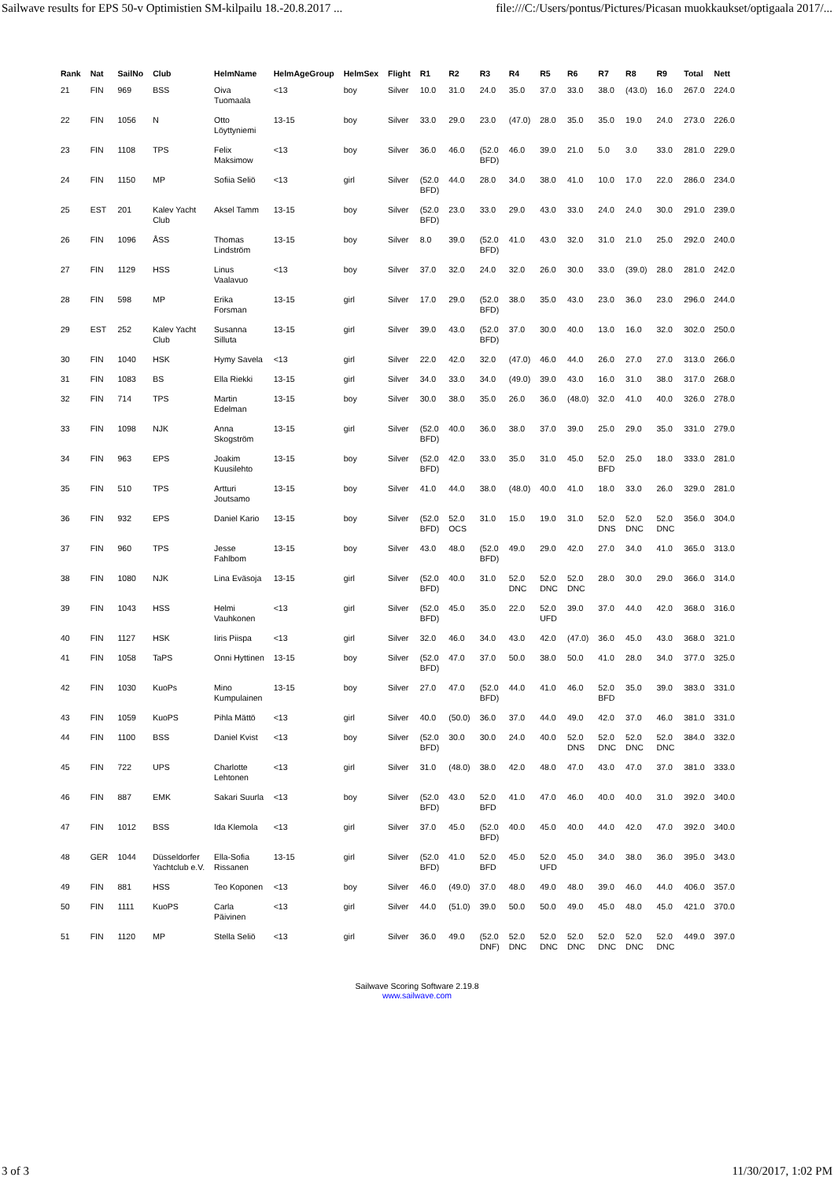Sailwave results for EPS 50-v Optimistien SM-kilpailu 18.-20.8.2017 ... file:///C:/Users/pontus/Pictures/Picasan muokkaukset/optigaala 2017/...
| Rank | Nat | SailNo | Club | HelmName | HelmAgeGroup | HelmSex | Flight | R1 | R2 | R3 | R4 | R5 | R6 | R7 | R8 | R9 | Total | Nett |
| --- | --- | --- | --- | --- | --- | --- | --- | --- | --- | --- | --- | --- | --- | --- | --- | --- | --- | --- |
| 21 | FIN | 969 | BSS | Oiva Tuomaala | <13 | boy | Silver | 10.0 | 31.0 | 24.0 | 35.0 | 37.0 | 33.0 | 38.0 | (43.0) | 16.0 | 267.0 | 224.0 |
| 22 | FIN | 1056 | N | Otto Löyttyniemi | 13-15 | boy | Silver | 33.0 | 29.0 | 23.0 | (47.0) | 28.0 | 35.0 | 35.0 | 19.0 | 24.0 | 273.0 | 226.0 |
| 23 | FIN | 1108 | TPS | Felix Maksimow | <13 | boy | Silver | 36.0 | 46.0 | (52.0 BFD) | 46.0 | 39.0 | 21.0 | 5.0 | 3.0 | 33.0 | 281.0 | 229.0 |
| 24 | FIN | 1150 | MP | Sofiia Seliö | <13 | girl | Silver | (52.0 BFD) | 44.0 | 28.0 | 34.0 | 38.0 | 41.0 | 10.0 | 17.0 | 22.0 | 286.0 | 234.0 |
| 25 | EST | 201 | Kalev Yacht Club | Aksel Tamm | 13-15 | boy | Silver | (52.0 BFD) | 23.0 | 33.0 | 29.0 | 43.0 | 33.0 | 24.0 | 24.0 | 30.0 | 291.0 | 239.0 |
| 26 | FIN | 1096 | ÅSS | Thomas Lindström | 13-15 | boy | Silver | 8.0 | 39.0 | (52.0 BFD) | 41.0 | 43.0 | 32.0 | 31.0 | 21.0 | 25.0 | 292.0 | 240.0 |
| 27 | FIN | 1129 | HSS | Linus Vaalavuo | <13 | boy | Silver | 37.0 | 32.0 | 24.0 | 32.0 | 26.0 | 30.0 | 33.0 | (39.0) | 28.0 | 281.0 | 242.0 |
| 28 | FIN | 598 | MP | Erika Forsman | 13-15 | girl | Silver | 17.0 | 29.0 | (52.0 BFD) | 38.0 | 35.0 | 43.0 | 23.0 | 36.0 | 23.0 | 296.0 | 244.0 |
| 29 | EST | 252 | Kalev Yacht Club | Susanna Silluta | 13-15 | girl | Silver | 39.0 | 43.0 | (52.0 BFD) | 37.0 | 30.0 | 40.0 | 13.0 | 16.0 | 32.0 | 302.0 | 250.0 |
| 30 | FIN | 1040 | HSK | Hymy Savela | <13 | girl | Silver | 22.0 | 42.0 | 32.0 | (47.0) | 46.0 | 44.0 | 26.0 | 27.0 | 27.0 | 313.0 | 266.0 |
| 31 | FIN | 1083 | BS | Ella Riekki | 13-15 | girl | Silver | 34.0 | 33.0 | 34.0 | (49.0) | 39.0 | 43.0 | 16.0 | 31.0 | 38.0 | 317.0 | 268.0 |
| 32 | FIN | 714 | TPS | Martin Edelman | 13-15 | boy | Silver | 30.0 | 38.0 | 35.0 | 26.0 | 36.0 | (48.0) | 32.0 | 41.0 | 40.0 | 326.0 | 278.0 |
| 33 | FIN | 1098 | NJK | Anna Skogström | 13-15 | girl | Silver | (52.0 BFD) | 40.0 | 36.0 | 38.0 | 37.0 | 39.0 | 25.0 | 29.0 | 35.0 | 331.0 | 279.0 |
| 34 | FIN | 963 | EPS | Joakim Kuusilehto | 13-15 | boy | Silver | (52.0 BFD) | 42.0 | 33.0 | 35.0 | 31.0 | 45.0 | 52.0 BFD | 25.0 | 18.0 | 333.0 | 281.0 |
| 35 | FIN | 510 | TPS | Artturi Joutsamo | 13-15 | boy | Silver | 41.0 | 44.0 | 38.0 | (48.0) | 40.0 | 41.0 | 18.0 | 33.0 | 26.0 | 329.0 | 281.0 |
| 36 | FIN | 932 | EPS | Daniel Kario | 13-15 | boy | Silver | (52.0 BFD) | 52.0 OCS | 31.0 | 15.0 | 19.0 | 31.0 | 52.0 DNS | 52.0 DNC | 52.0 DNC | 356.0 | 304.0 |
| 37 | FIN | 960 | TPS | Jesse Fahlbom | 13-15 | boy | Silver | 43.0 | 48.0 | (52.0 BFD) | 49.0 | 29.0 | 42.0 | 27.0 | 34.0 | 41.0 | 365.0 | 313.0 |
| 38 | FIN | 1080 | NJK | Lina Eväsoja | 13-15 | girl | Silver | (52.0 BFD) | 40.0 | 31.0 | 52.0 DNC | 52.0 DNC | 52.0 DNC | 28.0 | 30.0 | 29.0 | 366.0 | 314.0 |
| 39 | FIN | 1043 | HSS | Helmi Vauhkonen | <13 | girl | Silver | (52.0 BFD) | 45.0 | 35.0 | 22.0 | 52.0 UFD | 39.0 | 37.0 | 44.0 | 42.0 | 368.0 | 316.0 |
| 40 | FIN | 1127 | HSK | Iiris Piispa | <13 | girl | Silver | 32.0 | 46.0 | 34.0 | 43.0 | 42.0 | (47.0) | 36.0 | 45.0 | 43.0 | 368.0 | 321.0 |
| 41 | FIN | 1058 | TaPS | Onni Hyttinen | 13-15 | boy | Silver | (52.0 BFD) | 47.0 | 37.0 | 50.0 | 38.0 | 50.0 | 41.0 | 28.0 | 34.0 | 377.0 | 325.0 |
| 42 | FIN | 1030 | KuoPs | Mino Kumpulainen | 13-15 | boy | Silver | 27.0 | 47.0 | (52.0 BFD) | 44.0 | 41.0 | 46.0 | 52.0 BFD | 35.0 | 39.0 | 383.0 | 331.0 |
| 43 | FIN | 1059 | KuoPS | Pihla Mättö | <13 | girl | Silver | 40.0 | (50.0) | 36.0 | 37.0 | 44.0 | 49.0 | 42.0 | 37.0 | 46.0 | 381.0 | 331.0 |
| 44 | FIN | 1100 | BSS | Daniel Kvist | <13 | boy | Silver | (52.0 BFD) | 30.0 | 30.0 | 24.0 | 40.0 | 52.0 DNS | 52.0 DNC | 52.0 DNC | 52.0 DNC | 384.0 | 332.0 |
| 45 | FIN | 722 | UPS | Charlotte Lehtonen | <13 | girl | Silver | 31.0 | (48.0) | 38.0 | 42.0 | 48.0 | 47.0 | 43.0 | 47.0 | 37.0 | 381.0 | 333.0 |
| 46 | FIN | 887 | EMK | Sakari Suurla | <13 | boy | Silver | (52.0 BFD) | 43.0 | 52.0 BFD | 41.0 | 47.0 | 46.0 | 40.0 | 40.0 | 31.0 | 392.0 | 340.0 |
| 47 | FIN | 1012 | BSS | Ida Klemola | <13 | girl | Silver | 37.0 | 45.0 | (52.0 BFD) | 40.0 | 45.0 | 40.0 | 44.0 | 42.0 | 47.0 | 392.0 | 340.0 |
| 48 | GER | 1044 | Düsseldorfer Yachtclub e.V. | Ella-Sofia Rissanen | 13-15 | girl | Silver | (52.0 BFD) | 41.0 | 52.0 BFD | 45.0 | 52.0 UFD | 45.0 | 34.0 | 38.0 | 36.0 | 395.0 | 343.0 |
| 49 | FIN | 881 | HSS | Teo Koponen | <13 | boy | Silver | 46.0 | (49.0) | 37.0 | 48.0 | 49.0 | 48.0 | 39.0 | 46.0 | 44.0 | 406.0 | 357.0 |
| 50 | FIN | 1111 | KuoPS | Carla Päivinen | <13 | girl | Silver | 44.0 | (51.0) | 39.0 | 50.0 | 50.0 | 49.0 | 45.0 | 48.0 | 45.0 | 421.0 | 370.0 |
| 51 | FIN | 1120 | MP | Stella Seliö | <13 | girl | Silver | 36.0 | 49.0 | (52.0 DNF) | 52.0 DNC | 52.0 DNC | 52.0 DNC | 52.0 DNC | 52.0 DNC | 52.0 DNC | 449.0 | 397.0 |
Sailwave Scoring Software 2.19.8
www.sailwave.com
3 of 3 11/30/2017, 1:02 PM